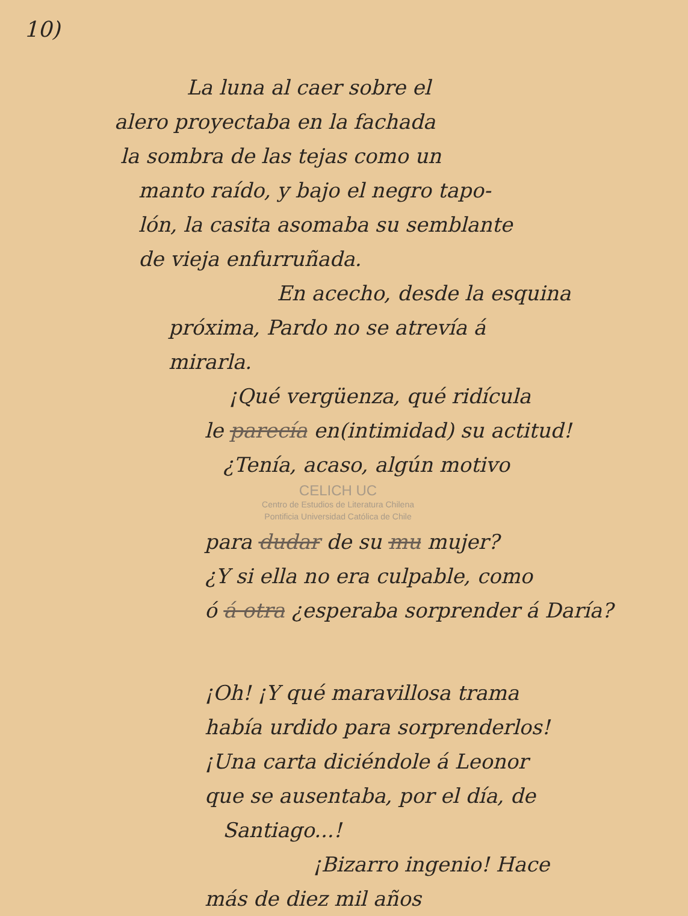10)
La luna al caer sobre el
alero proyectaba en la fachada
la sombra de las tejas como un
manto raído, y bajo el negro tapo-
lón, la casita asomaba su semblante
de vieja enfurruñada.
En acecho, desde la esquina
próxima, Pardo no se atrevía á
mirarla.
¡Qué vergüenza, qué ridícula
le parecía en(intimidad) su actitud!
¿Tenía, acaso, algún motivo
CELICH UC
Centro de Estudios de Literatura Chilena
Pontificia Universidad Católica de Chile
para dudar de su mu mujer?
¿Y si ella no era culpable, como
ó á otra ¿esperaba sorprender á Daría?
¡Oh! ¡Y qué maravillosa trama
había urdido para sorprenderlos!
¡Una carta diciéndole á Leonor
que se ausentaba, por el día, de
Santiago...!
¡Bizarro ingenio! Hace
más de diez mil años